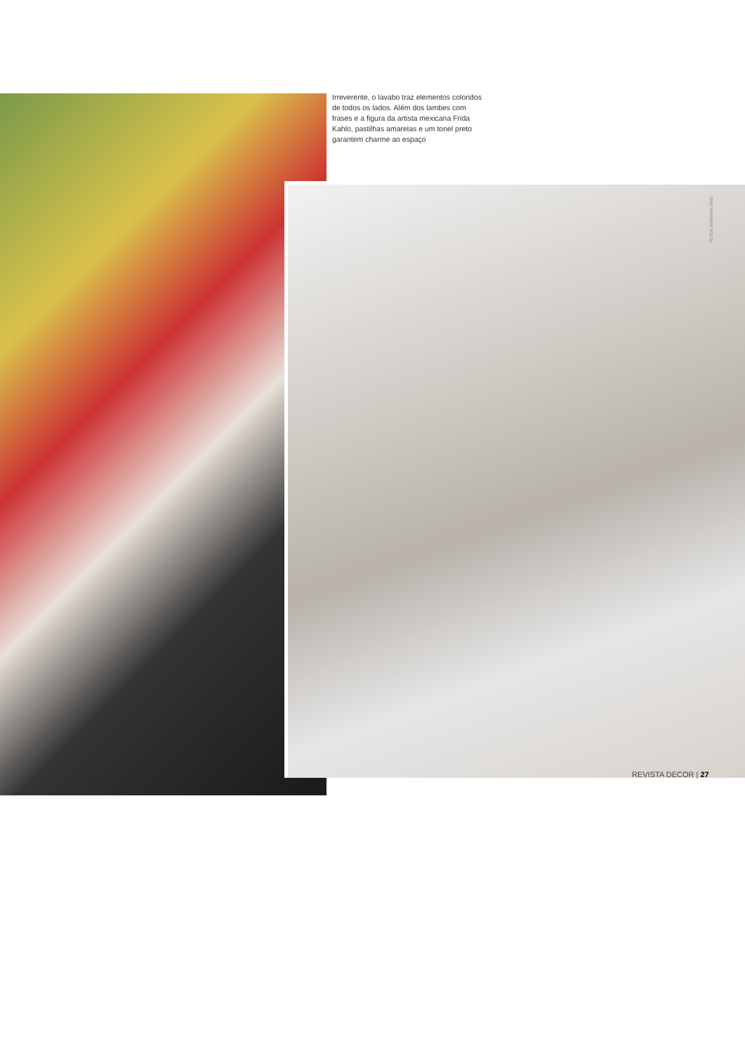Irreverente, o lavabo traz elementos coloridos de todos os lados. Além dos lambes com frases e a figura da artista mexicana Frida Kahlo, pastilhas amarelas e um tonel preto garantem charme ao espaço
FOTOS MARIANA ORSI
REVISTA DECOR | 27